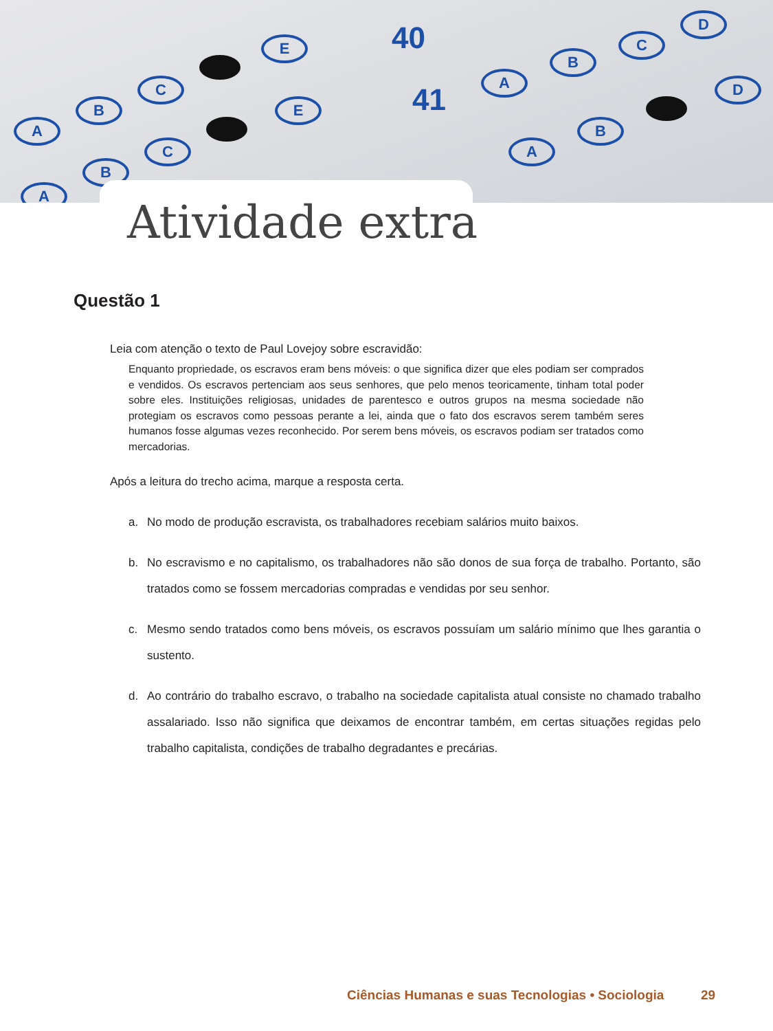A
B
C
E
A
B
C
E
40
41
A
B
C
D
A
B
D
Atividade extra
Questão 1
Leia com atenção o texto de Paul Lovejoy sobre escravidão:
Enquanto propriedade, os escravos eram bens móveis: o que significa dizer que eles podiam ser comprados e vendidos. Os escravos pertenciam aos seus senhores, que pelo menos teoricamente, tinham total poder sobre eles. Instituições religiosas, unidades de parentesco e outros grupos na mesma sociedade não protegiam os escravos como pessoas perante a lei, ainda que o fato dos escravos serem também seres humanos fosse algumas vezes reconhecido. Por serem bens móveis, os escravos podiam ser tratados como mercadorias.
Após a leitura do trecho acima, marque a resposta certa.
a. No modo de produção escravista, os trabalhadores recebiam salários muito baixos.
b. No escravismo e no capitalismo, os trabalhadores não são donos de sua força de trabalho. Portanto, são tratados como se fossem mercadorias compradas e vendidas por seu senhor.
c. Mesmo sendo tratados como bens móveis, os escravos possuíam um salário mínimo que lhes garantia o sustento.
d. Ao contrário do trabalho escravo, o trabalho na sociedade capitalista atual consiste no chamado trabalho assalariado. Isso não significa que deixamos de encontrar também, em certas situações regidas pelo trabalho capitalista, condições de trabalho degradantes e precárias.
Ciências Humanas e suas Tecnologias • Sociologia
29